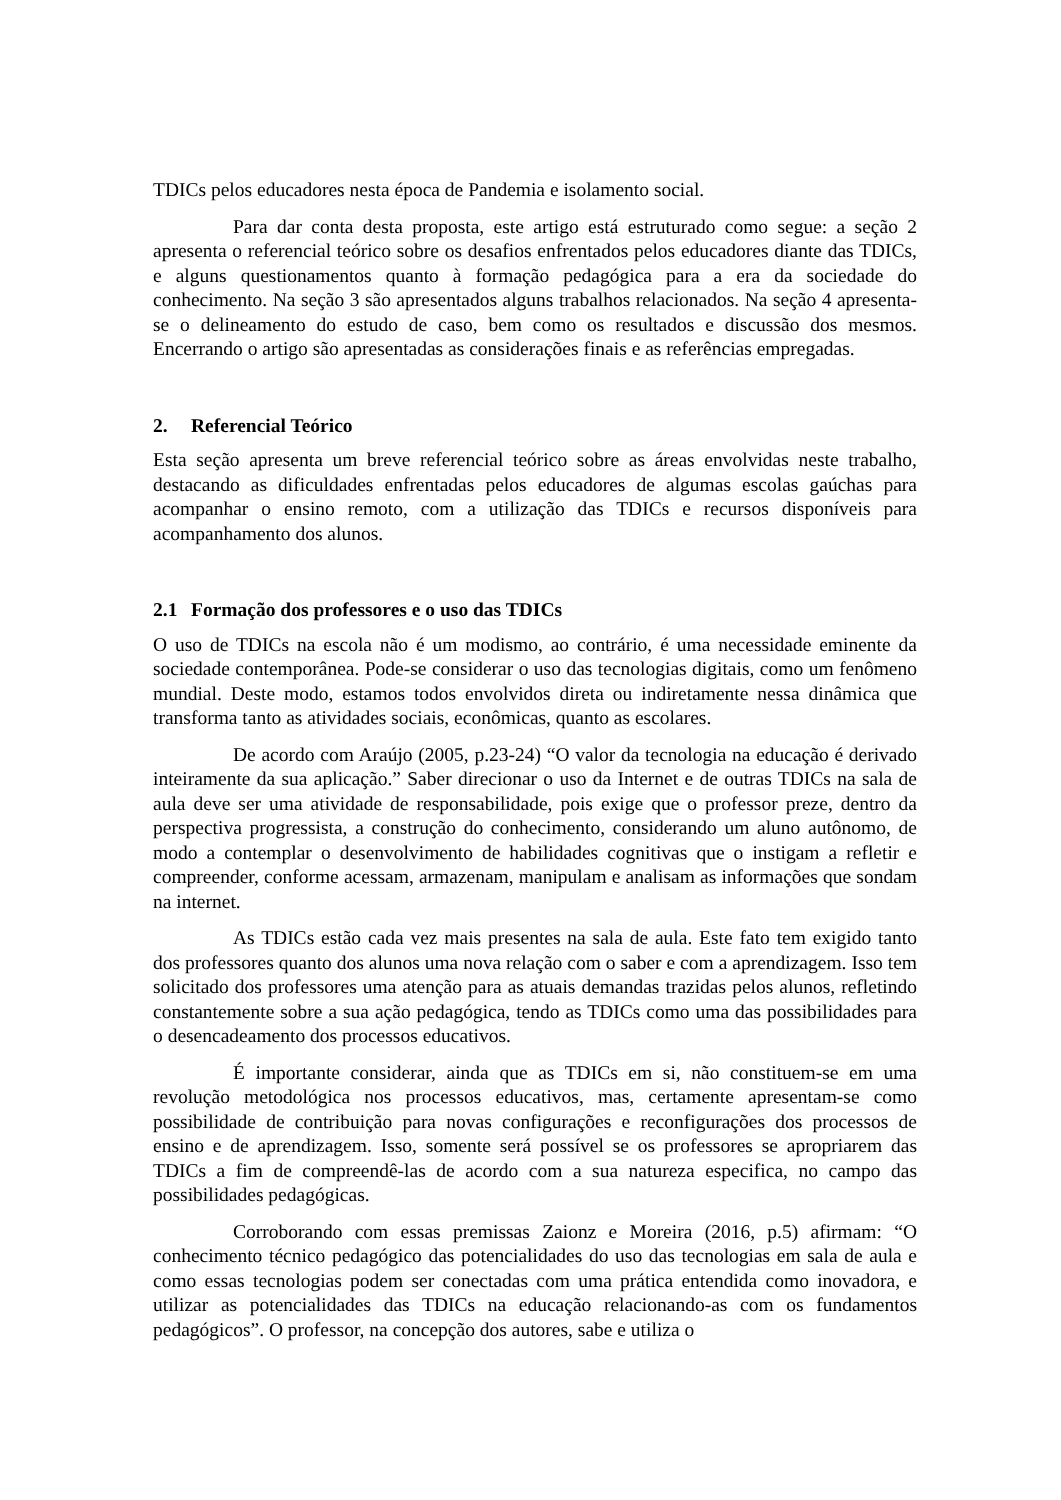TDICs pelos educadores nesta época de Pandemia e isolamento social.
Para dar conta desta proposta, este artigo está estruturado como segue: a seção 2 apresenta o referencial teórico sobre os desafios enfrentados pelos educadores diante das TDICs, e alguns questionamentos quanto à formação pedagógica para a era da sociedade do conhecimento. Na seção 3 são apresentados alguns trabalhos relacionados. Na seção 4 apresenta-se o delineamento do estudo de caso, bem como os resultados e discussão dos mesmos. Encerrando o artigo são apresentadas as considerações finais e as referências empregadas.
2. Referencial Teórico
Esta seção apresenta um breve referencial teórico sobre as áreas envolvidas neste trabalho, destacando as dificuldades enfrentadas pelos educadores de algumas escolas gaúchas para acompanhar o ensino remoto, com a utilização das TDICs e recursos disponíveis para acompanhamento dos alunos.
2.1 Formação dos professores e o uso das TDICs
O uso de TDICs na escola não é um modismo, ao contrário, é uma necessidade eminente da sociedade contemporânea. Pode-se considerar o uso das tecnologias digitais, como um fenômeno mundial. Deste modo, estamos todos envolvidos direta ou indiretamente nessa dinâmica que transforma tanto as atividades sociais, econômicas, quanto as escolares.
De acordo com Araújo (2005, p.23-24) “O valor da tecnologia na educação é derivado inteiramente da sua aplicação.” Saber direcionar o uso da Internet e de outras TDICs na sala de aula deve ser uma atividade de responsabilidade, pois exige que o professor preze, dentro da perspectiva progressista, a construção do conhecimento, considerando um aluno autônomo, de modo a contemplar o desenvolvimento de habilidades cognitivas que o instigam a refletir e compreender, conforme acessam, armazenam, manipulam e analisam as informações que sondam na internet.
As TDICs estão cada vez mais presentes na sala de aula. Este fato tem exigido tanto dos professores quanto dos alunos uma nova relação com o saber e com a aprendizagem. Isso tem solicitado dos professores uma atenção para as atuais demandas trazidas pelos alunos, refletindo constantemente sobre a sua ação pedagógica, tendo as TDICs como uma das possibilidades para o desencadeamento dos processos educativos.
É importante considerar, ainda que as TDICs em si, não constituem-se em uma revolução metodológica nos processos educativos, mas, certamente apresentam-se como possibilidade de contribuição para novas configurações e reconfigurações dos processos de ensino e de aprendizagem. Isso, somente será possível se os professores se apropriarem das TDICs a fim de compreendê-las de acordo com a sua natureza especifica, no campo das possibilidades pedagógicas.
Corroborando com essas premissas Zaionz e Moreira (2016, p.5) afirmam: “O conhecimento técnico pedagógico das potencialidades do uso das tecnologias em sala de aula e como essas tecnologias podem ser conectadas com uma prática entendida como inovadora, e utilizar as potencialidades das TDICs na educação relacionando-as com os fundamentos pedagógicos”. O professor, na concepção dos autores, sabe e utiliza o